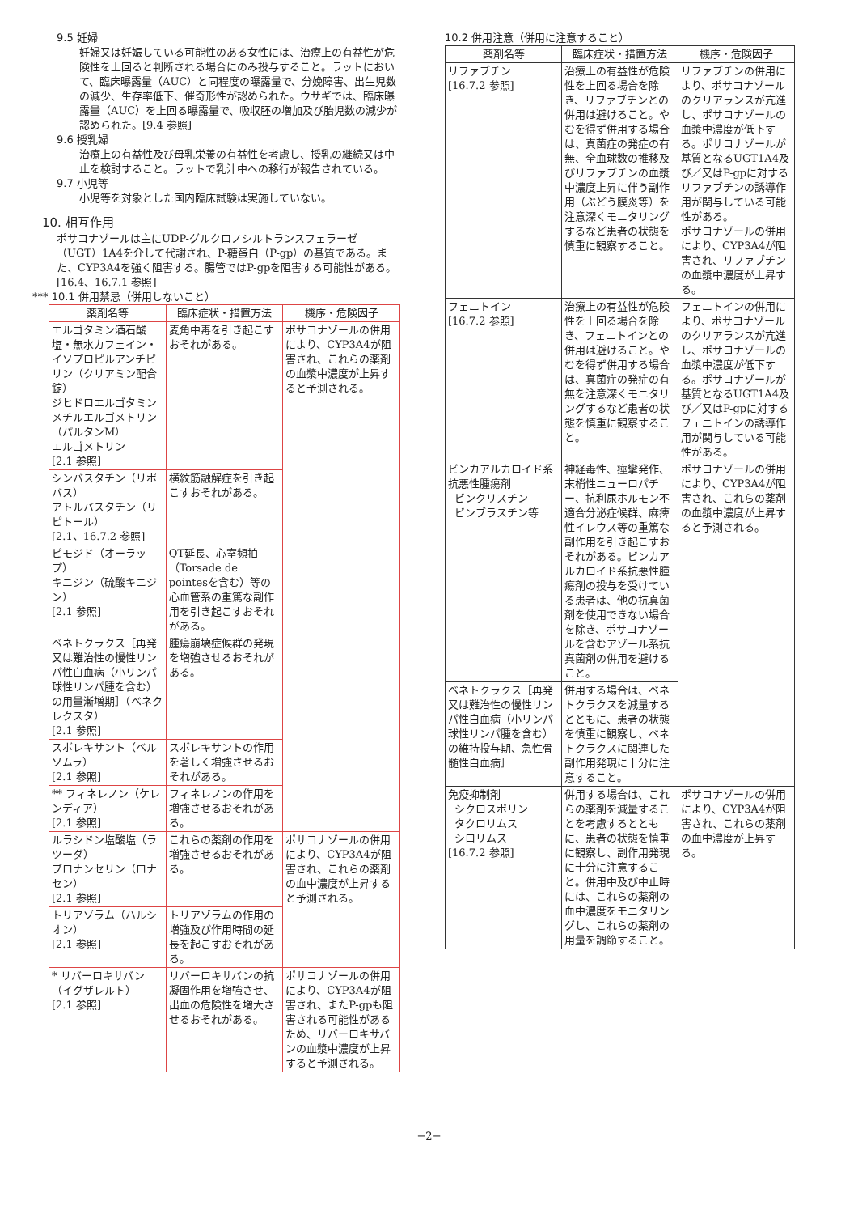9.5 妊婦
妊婦又は妊娠している可能性のある女性には、治療上の有益性が危険性を上回ると判断される場合にのみ投与すること。ラットにおいて、臨床曝露量（AUC）と同程度の曝露量で、分娩障害、出生児数の減少、生存率低下、催奇形性が認められた。ウサギでは、臨床曝露量（AUC）を上回る曝露量で、吸収胚の増加及び胎児数の減少が認められた。[9.4 参照]
9.6 授乳婦
治療上の有益性及び母乳栄養の有益性を考慮し、授乳の継続又は中止を検討すること。ラットで乳汁中への移行が報告されている。
9.7 小児等
小児等を対象とした国内臨床試験は実施していない。
10. 相互作用
ポサコナゾールは主にUDP-グルクロノシルトランスフェラーゼ（UGT）1A4を介して代謝され、P-糖蛋白（P-gp）の基質である。また、CYP3A4を強く阻害する。腸管ではP-gpを阻害する可能性がある。[16.4、16.7.1 参照]
*** 10.1 併用禁忌（併用しないこと）
| 薬剤名等 | 臨床症状・措置方法 | 機序・危険因子 |
| --- | --- | --- |
| エルゴタミン酒石酸塩・無水カフェイン・イソプロピルアンチピリン（クリアミン配合錠） ジヒドロエルゴタミンメチルエルゴメトリン（パルタンM） エルゴメトリン [2.1 参照] | 麦角中毒を引き起こすおそれがある。 | ポサコナゾールの併用により、CYP3A4が阻害され、これらの薬剤の血漿中濃度が上昇すると予測される。 |
| シンバスタチン（リポバス） アトルバスタチン（リピトール） [2.1、16.7.2 参照] | 横紋筋融解症を引き起こすおそれがある。 | |
| ピモジド（オーラップ） キニジン（硫酸キニジン） [2.1 参照] | QT延長、心室頻拍（Torsade de pointesを含む）等の心血管系の重篤な副作用を引き起こすおそれがある。 | |
| ベネトクラクス［再発又は難治性の慢性リンパ性白血病（小リンパ球性リンパ腫を含む）の用量漸増期］（ベネクレクスタ） [2.1 参照] | 腫瘍崩壊症候群の発現を増強させるおそれがある。 | |
| スボレキサント（ベルソムラ） [2.1 参照] | スボレキサントの作用を著しく増強させるおそれがある。 | |
| ** フィネレノン（ケレンディア） [2.1 参照] | フィネレノンの作用を増強させるおそれがある。 | |
| ルラシドン塩酸塩（ラツーダ） ブロナンセリン（ロナセン） [2.1 参照] | これらの薬剤の作用を増強させるおそれがある。 | ポサコナゾールの併用により、CYP3A4が阻害され、これらの薬剤の血中濃度が上昇すると予測される。 |
| トリアゾラム（ハルシオン） [2.1 参照] | トリアゾラムの作用の増強及び作用時間の延長を起こすおそれがある。 | |
| * リバーロキサバン（イグザレルト） [2.1 参照] | リバーロキサバンの抗凝固作用を増強させ、出血の危険性を増大させるおそれがある。 | ポサコナゾールの併用により、CYP3A4が阻害され、またP-gpも阻害される可能性があるため、リバーロキサバンの血漿中濃度が上昇すると予測される。 |
10.2 併用注意（併用に注意すること）
| 薬剤名等 | 臨床症状・措置方法 | 機序・危険因子 |
| --- | --- | --- |
| リファブチン [16.7.2 参照] | 治療上の有益性が危険性を上回る場合を除き、リファブチンとの併用は避けること。やむを得ず併用する場合は、真菌症の発症の有無、全血球数の推移及びリファブチンの血漿中濃度上昇に伴う副作用（ぶどう膜炎等）を注意深くモニタリングするなど患者の状態を慎重に観察すること。 | リファブチンの併用により、ポサコナゾールのクリアランスが亢進し、ポサコナゾールの血漿中濃度が低下する。ポサコナゾールが基質となるUGT1A4及び／又はP-gpに対するリファブチンの誘導作用が関与している可能性がある。 ポサコナゾールの併用により、CYP3A4が阻害され、リファブチンの血漿中濃度が上昇する。 |
| フェニトイン [16.7.2 参照] | 治療上の有益性が危険性を上回る場合を除き、フェニトインとの併用は避けること。やむを得ず併用する場合は、真菌症の発症の有無を注意深くモニタリングするなど患者の状態を慎重に観察すること。 | フェニトインの併用により、ポサコナゾールのクリアランスが亢進し、ポサコナゾールの血漿中濃度が低下する。ポサコナゾールが基質となるUGT1A4及び／又はP-gpに対するフェニトインの誘導作用が関与している可能性がある。 |
| ビンカアルカロイド系抗悪性腫瘍剤 ビンクリスチン ビンブラスチン等 | 神経毒性、痙攣発作、末梢性ニューロパチー、抗利尿ホルモン不適合分泌症候群、麻痺性イレウス等の重篤な副作用を引き起こすおそれがある。ビンカアルカロイド系抗悪性腫瘍剤の投与を受けている患者は、他の抗真菌剤を使用できない場合を除き、ポサコナゾールを含むアゾール系抗真菌剤の併用を避けること。 | ポサコナゾールの併用により、CYP3A4が阻害され、これらの薬剤の血漿中濃度が上昇すると予測される。 |
| ベネトクラクス［再発又は難治性の慢性リンパ性白血病（小リンパ球性リンパ腫を含む）の維持投与期、急性骨髄性白血病］ | 併用する場合は、ベネトクラクスを減量するとともに、患者の状態を慎重に観察し、ベネトクラクスに関連した副作用発現に十分に注意すること。 | |
| 免疫抑制剤 シクロスポリン タクロリムス シロリムス [16.7.2 参照] | 併用する場合は、これらの薬剤を減量することを考慮するとともに、患者の状態を慎重に観察し、副作用発現に十分に注意すること。併用中及び中止時には、これらの薬剤の血中濃度をモニタリングし、これらの薬剤の用量を調節すること。 | ポサコナゾールの併用により、CYP3A4が阻害され、これらの薬剤の血中濃度が上昇する。 |
−2−